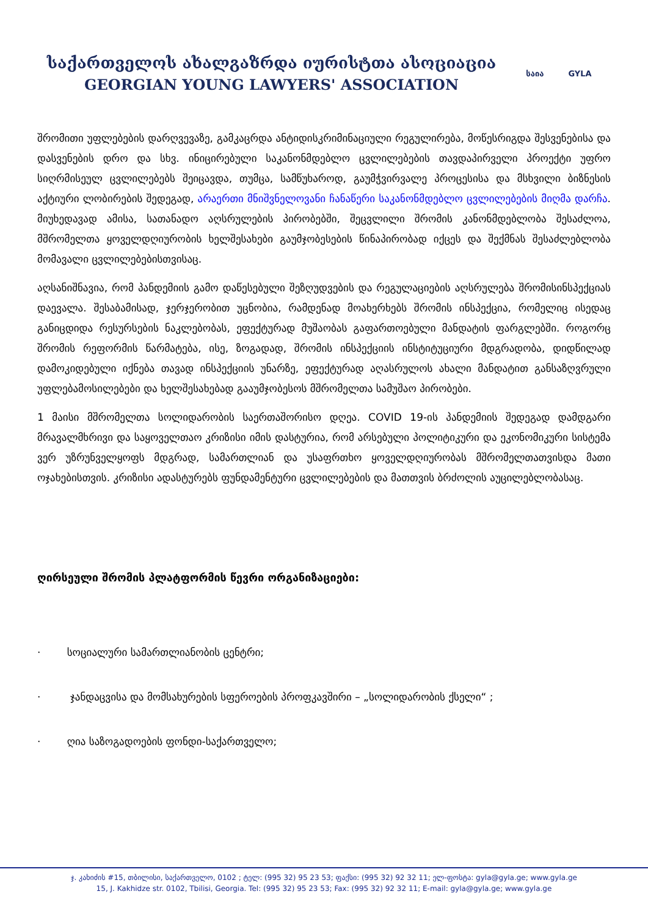საქართველოს ახალგაზრდა იურისტთა ასოციაცია
GEORGIAN YOUNG LAWYERS' ASSOCIATION
საია GYLA
შრომითი უფლებების დარღვევაზე, გამკაცრდა ანტიდისკრიმინაციული რეგულირება, მოწესრიგდა შესვენებისა და დასვენების დრო და სხვ. ინიცირებული საკანონმდებლო ცვლილებების თავდაპირველი პროექტი უფრო სიღრმისეულ ცვლილებებს შეიცავდა, თუმცა, სამწუხაროდ, გაუმჭვირვალე პროცესისა და მსხვილი ბიზნესის აქტიური ლობირების შედეგად, არაერთი მნიშვნელოვანი ჩანაწერი საკანონმდებლო ცვლილებების მიღმა დარჩა. მიუხედავად ამისა, სათანადო აღსრულების პირობებში, შეცვლილი შრომის კანონმდებლობა შესაძლოა, მშრომელთა ყოველდღიურობის ხელშესახები გაუმჯობესების წინაპირობად იქცეს და შექმნას შესაძლებლობა მომავალი ცვლილებებისთვისაც.
აღსანიშნავია, რომ პანდემიის გამო დაწესებული შეზღუდვების და რეგულაციების აღსრულება შრომისინსპექციას დაევალა. შესაბამისად, ჯერჯერობით უცნობია, რამდენად მოახერხებს შრომის ინსპექცია, რომელიც ისედაც განიცდიდა რესურსების ნაკლებობას, ეფექტურად მუშაობას გაფართოებული მანდატის ფარგლებში. როგორც შრომის რეფორმის წარმატება, ისე, ზოგადად, შრომის ინსპექციის ინსტიტუციური მდგრადობა, დიდწილად დამოკიდებული იქნება თავად ინსპექციის უნარზე, ეფექტურად აღასრულოს ახალი მანდატით განსაზღვრული უფლებამოსილებები და ხელშესახებად გააუმჯობესოს მშრომელთა სამუშაო პირობები.
1 მაისი მშრომელთა სოლიდარობის საერთაშორისო დღეა. COVID 19-ის პანდემიის შედეგად დამდგარი მრავალმხრივი და საყოველთაო კრიზისი იმის დასტურია, რომ არსებული პოლიტიკური და ეკონომიკური სისტემა ვერ უზრუნველყოფს მდგრად, სამართლიან და უსაფრთხო ყოველდღიურობას მშრომელთათვისდა მათი ოჯახებისთვის. კრიზისი ადასტურებს ფუნდამენტური ცვლილებების და მათთვის ბრძოლის აუცილებლობასაც.
ღირსეული შრომის პლატფორმის წევრი ორგანიზაციები:
· სოციალური სამართლიანობის ცენტრი;
· ჯანდაცვისა და მომსახურების სფეროების პროფკავშირი – „სოლიდარობის ქსელი“ ;
· ღია საზოგადოების ფონდი-საქართველო;
ჯ. კახიძის #15, თბილისი, საქართველო, 0102 ; ტელ: (995 32) 95 23 53; ფაქსი: (995 32) 92 32 11; ელ-ფოსტა: gyla@gyla.ge; www.gyla.ge
15, J. Kakhidze str. 0102, Tbilisi, Georgia. Tel: (995 32) 95 23 53; Fax: (995 32) 92 32 11; E-mail: gyla@gyla.ge; www.gyla.ge